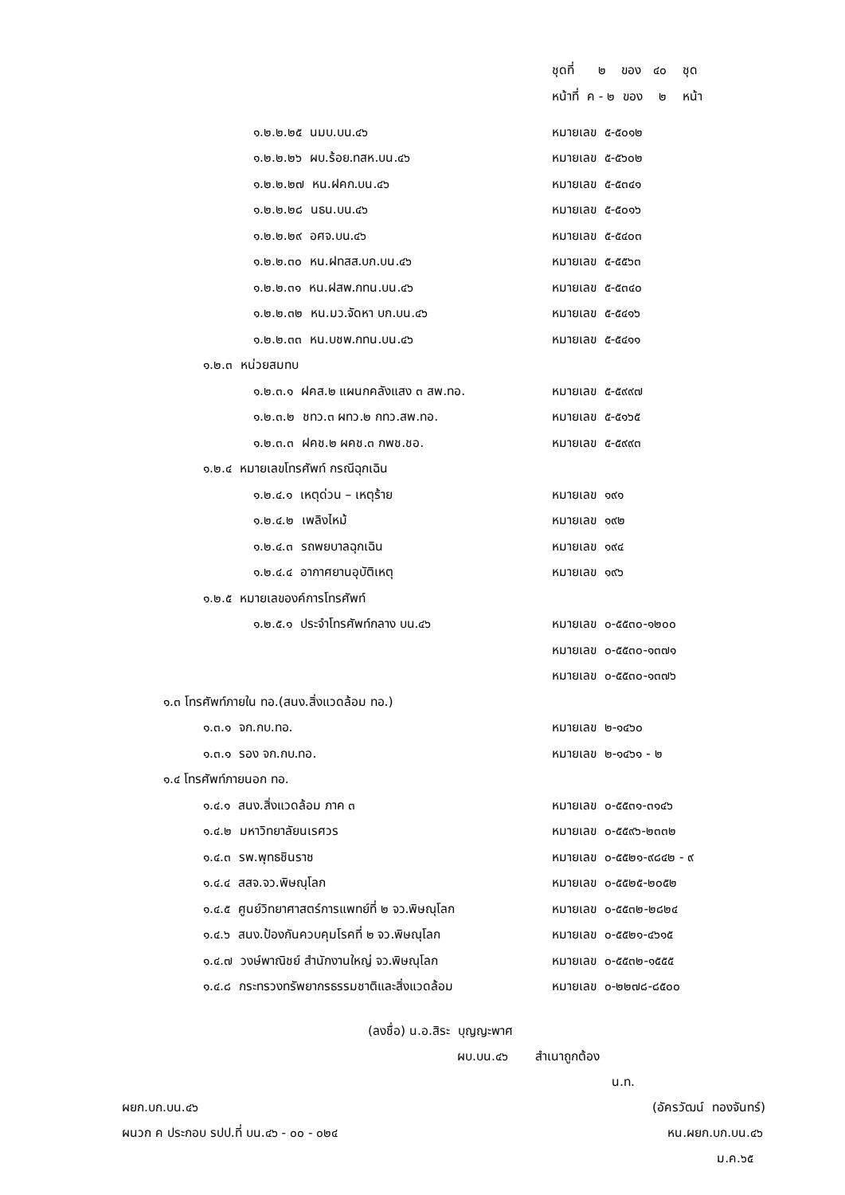ชุดที่ ๒ ของ ๔๐ ชุด
หน้าที่ ค - ๒ ของ ๒ หน้า
๑.๒.๒.๒๕ นมบ.บน.๔๖ หมายเลข ๕-๕๐๑๒
๑.๒.๒.๒๖ ผบ.ร้อย.ทสห.บน.๔๖ หมายเลข ๕-๕๖๐๒
๑.๒.๒.๒๗ หน.ฝคก.บน.๔๖ หมายเลข ๕-๕๓๔๑
๑.๒.๒.๒๘ นธน.บน.๔๖ หมายเลข ๕-๕๐๑๖
๑.๒.๒.๒๙ อศจ.บน.๔๖ หมายเลข ๕-๕๔๐๓
๑.๒.๒.๓๐ หน.ฝทสส.บก.บน.๔๖ หมายเลข ๕-๕๕๖๓
๑.๒.๒.๓๑ หน.ฝสพ.กทน.บน.๔๖ หมายเลข ๕-๕๓๔๐
๑.๒.๒.๓๒ หน.มว.จัดหา บก.บน.๔๖ หมายเลข ๕-๕๔๑๖
๑.๒.๒.๓๓ หน.บชพ.กทน.บน.๔๖ หมายเลข ๕-๕๔๑๑
๑.๒.๓ หน่วยสมทบ
๑.๒.๓.๑ ฝคส.๒ แผนกคลังแสง ๓ สพ.ทอ. หมายเลข ๕-๕๙๙๗
๑.๒.๓.๒ ชทว.๓ ผทว.๒ กทว.สพ.ทอ. หมายเลข ๕-๕๑๖๕
๑.๒.๓.๓ ฝคช.๒ ผคช.๓ กพช.ชอ. หมายเลข ๕-๕๙๙๓
๑.๒.๔ หมายเลขโทรศัพท์ กรณีฉุกเฉิน
๑.๒.๔.๑ เหตุด่วน – เหตุร้าย หมายเลข ๑๙๑
๑.๒.๔.๒ เพลิงไหม้ หมายเลข ๑๙๒
๑.๒.๔.๓ รถพยบาลฉุกเฉิน หมายเลข ๑๙๔
๑.๒.๔.๔ อากาศยานอุบัติเหตุ หมายเลข ๑๙๖
๑.๒.๕ หมายเลของค์การโทรศัพท์
๑.๒.๕.๑ ประจำโทรศัพท์กลาง บน.๔๖ หมายเลข ๐-๕๕๓๐-๑๒๐๐
หมายเลข ๐-๕๕๓๐-๑๓๗๑
หมายเลข ๐-๕๕๓๐-๑๓๗๖
๑.๓ โทรศัพท์ภายใน ทอ.(สนง.สิ่งแวดล้อม ทอ.)
๑.๓.๑ จก.กบ.ทอ. หมายเลข ๒-๑๔๖๐
๑.๓.๑ รอง จก.กบ.ทอ. หมายเลข ๒-๑๔๖๑ - ๒
๑.๔ โทรศัพท์ภายนอก ทอ.
๑.๔.๑ สนง.สิ่งแวดล้อม ภาค ๓ หมายเลข ๐-๕๕๓๑-๓๑๔๖
๑.๔.๒ มหาวิทยาลัยนเรศวร หมายเลข ๐-๕๕๙๖-๒๓๓๒
๑.๔.๓ รพ.พุทธชินราช หมายเลข ๐-๕๕๒๑-๙๘๔๒ - ๙
๑.๔.๔ สสจ.จว.พิษณุโลก หมายเลข ๐-๕๕๒๕-๒๐๕๒
๑.๔.๕ ศูนย์วิทยาศาสตร์การแพทย์ที่ ๒ จว.พิษณุโลก หมายเลข ๐-๕๕๓๒-๒๘๒๔
๑.๔.๖ สนง.ป้องกันควบคุมโรคที่ ๒ จว.พิษณุโลก หมายเลข ๐-๕๕๒๑-๔๖๑๕
๑.๔.๗ วงษ์พาณิชย์ สำนักงานใหญ่ จว.พิษณุโลก หมายเลข ๐-๕๕๓๒-๑๕๕๕
๑.๔.๘ กระทรวงทรัพยากรธรรมชาติและสิ่งแวดล้อม หมายเลข ๐-๒๒๗๘-๘๕๐๐
(ลงชื่อ) น.อ.สิระ บุญญะพาศ
ผบ.บน.๔๖ สำเนาถูกต้อง
น.ท.
ผยก.บก.บน.๔๖ (อัครวัฒน์ ทองจันทร์)
ผนวก ค ประกอบ รปป.ที่ บน.๔๖ - ๐๐ - ๐๒๔ หน.ผยก.บก.บน.๔๖
ม.ค.๖๕